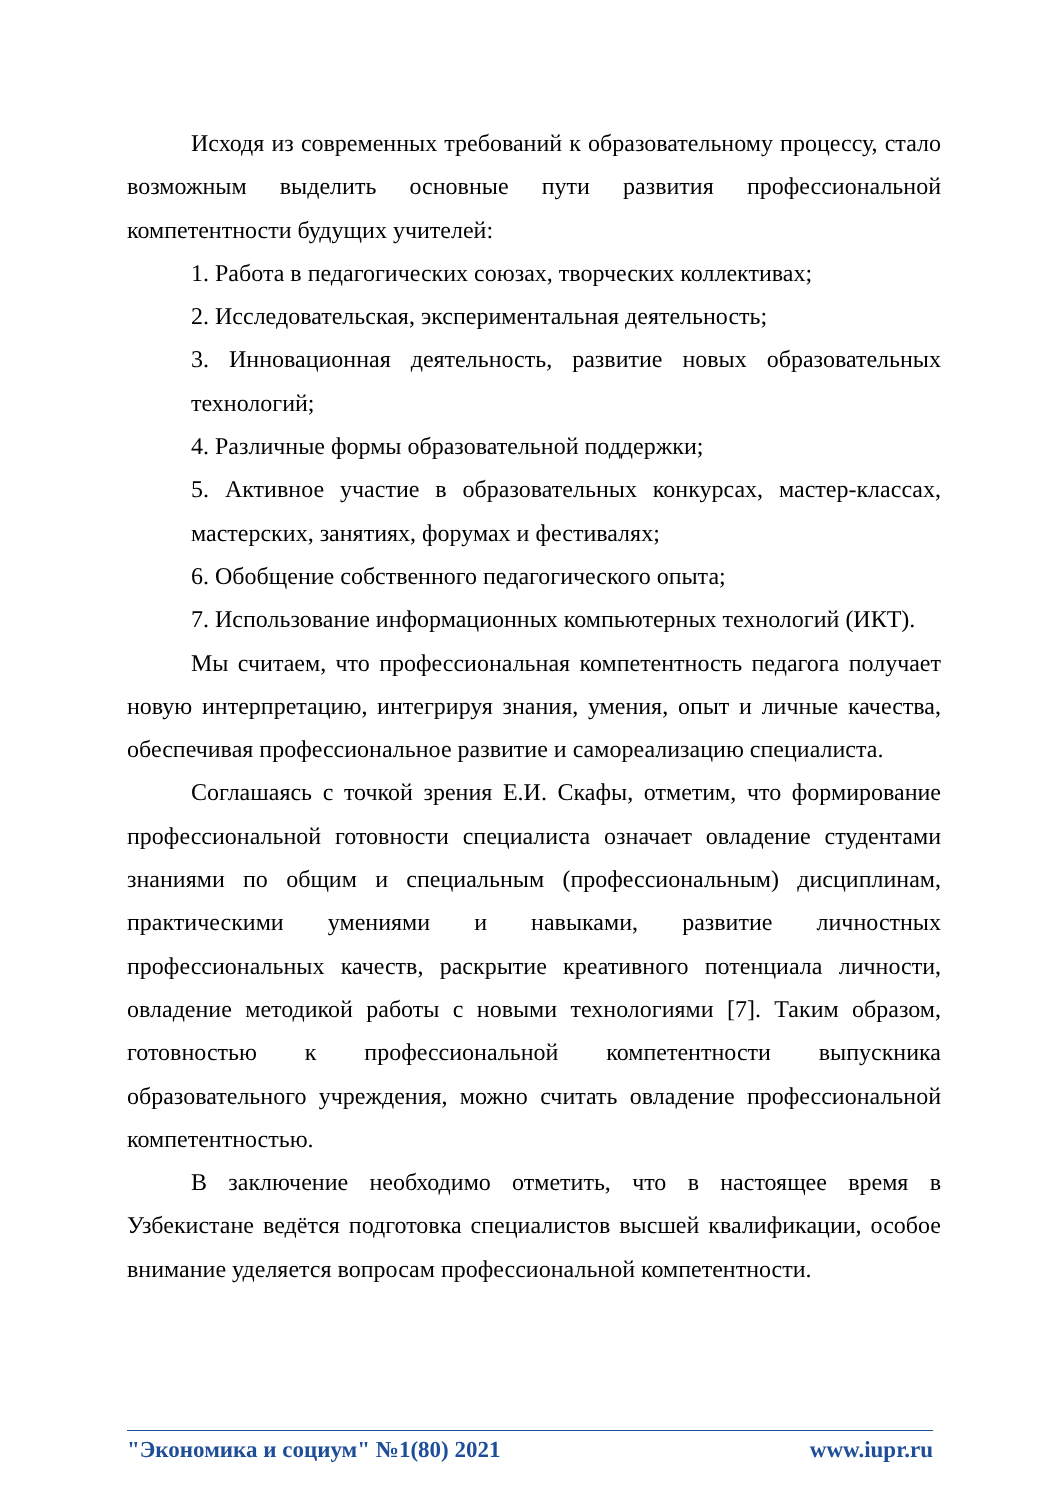Исходя из современных требований к образовательному процессу, стало возможным выделить основные пути развития профессиональной компетентности будущих учителей:
1. Работа в педагогических союзах, творческих коллективах;
2. Исследовательская, экспериментальная деятельность;
3. Инновационная деятельность, развитие новых образовательных технологий;
4. Различные формы образовательной поддержки;
5. Активное участие в образовательных конкурсах, мастер-классах, мастерских, занятиях, форумах и фестивалях;
6. Обобщение собственного педагогического опыта;
7. Использование информационных компьютерных технологий (ИКТ).
Мы считаем, что профессиональная компетентность педагога получает новую интерпретацию, интегрируя знания, умения, опыт и личные качества, обеспечивая профессиональное развитие и самореализацию специалиста.
Соглашаясь с точкой зрения Е.И. Скафы, отметим, что формирование профессиональной готовности специалиста означает овладение студентами знаниями по общим и специальным (профессиональным) дисциплинам, практическими умениями и навыками, развитие личностных профессиональных качеств, раскрытие креативного потенциала личности, овладение методикой работы с новыми технологиями [7]. Таким образом, готовностью к профессиональной компетентности выпускника образовательного учреждения, можно считать овладение профессиональной компетентностью.
В заключение необходимо отметить, что в настоящее время в Узбекистане ведётся подготовка специалистов высшей квалификации, особое внимание уделяется вопросам профессиональной компетентности.
"Экономика и социум" №1(80) 2021 www.iupr.ru